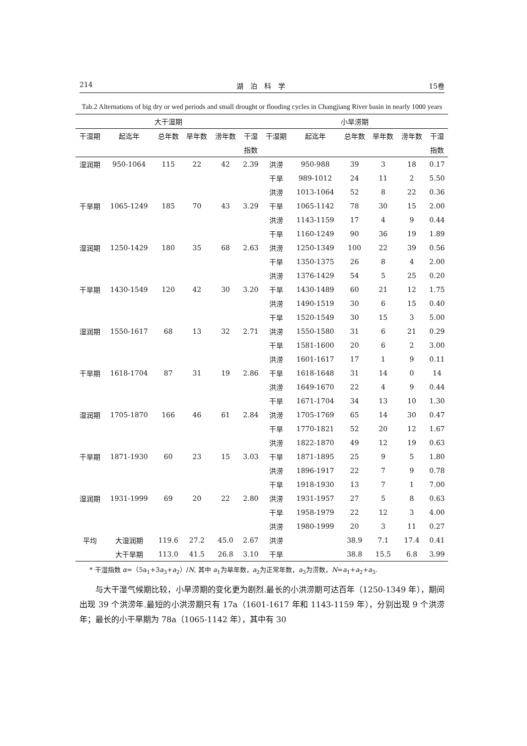214 湖　泊　科　学 15卷
Tab.2 Alternations of big dry or wed periods and small drought or flooding cycles in Changjiang River basin in nearly 1000 years
| 大干湿期 | | | | | | 小旱涝期 | | | | | |
| --- | --- | --- | --- | --- | --- | --- | --- | --- | --- | --- | --- |
| 干湿期 | 起迄年 | 总年数 | 旱年数 | 涝年数 | 干湿 | 干湿期 | 起迄年 | 总年数 | 旱年数 | 涝年数 | 干湿 |
| | | | | | 指数 | | | | | | 指数 |
| 湿润期 | 950-1064 | 115 | 22 | 42 | 2.39 | 洪涝 | 950-988 | 39 | 3 | 18 | 0.17 |
| | | | | | | 干旱 | 989-1012 | 24 | 11 | 2 | 5.50 |
| | | | | | | 洪涝 | 1013-1064 | 52 | 8 | 22 | 0.36 |
| 干旱期 | 1065-1249 | 185 | 70 | 43 | 3.29 | 干旱 | 1065-1142 | 78 | 30 | 15 | 2.00 |
| | | | | | | 洪涝 | 1143-1159 | 17 | 4 | 9 | 0.44 |
| | | | | | | 干旱 | 1160-1249 | 90 | 36 | 19 | 1.89 |
| 湿润期 | 1250-1429 | 180 | 35 | 68 | 2.63 | 洪涝 | 1250-1349 | 100 | 22 | 39 | 0.56 |
| | | | | | | 干旱 | 1350-1375 | 26 | 8 | 4 | 2.00 |
| | | | | | | 洪涝 | 1376-1429 | 54 | 5 | 25 | 0.20 |
| 干旱期 | 1430-1549 | 120 | 42 | 30 | 3.20 | 干旱 | 1430-1489 | 60 | 21 | 12 | 1.75 |
| | | | | | | 洪涝 | 1490-1519 | 30 | 6 | 15 | 0.40 |
| | | | | | | 干旱 | 1520-1549 | 30 | 15 | 3 | 5.00 |
| 湿润期 | 1550-1617 | 68 | 13 | 32 | 2.71 | 洪涝 | 1550-1580 | 31 | 6 | 21 | 0.29 |
| | | | | | | 干旱 | 1581-1600 | 20 | 6 | 2 | 3.00 |
| | | | | | | 洪涝 | 1601-1617 | 17 | 1 | 9 | 0.11 |
| 干旱期 | 1618-1704 | 87 | 31 | 19 | 2.86 | 干旱 | 1618-1648 | 31 | 14 | 0 | 14 |
| | | | | | | 洪涝 | 1649-1670 | 22 | 4 | 9 | 0.44 |
| | | | | | | 干旱 | 1671-1704 | 34 | 13 | 10 | 1.30 |
| 湿润期 | 1705-1870 | 166 | 46 | 61 | 2.84 | 洪涝 | 1705-1769 | 65 | 14 | 30 | 0.47 |
| | | | | | | 干旱 | 1770-1821 | 52 | 20 | 12 | 1.67 |
| | | | | | | 洪涝 | 1822-1870 | 49 | 12 | 19 | 0.63 |
| 干旱期 | 1871-1930 | 60 | 23 | 15 | 3.03 | 干旱 | 1871-1895 | 25 | 9 | 5 | 1.80 |
| | | | | | | 洪涝 | 1896-1917 | 22 | 7 | 9 | 0.78 |
| | | | | | | 干旱 | 1918-1930 | 13 | 7 | 1 | 7.00 |
| 湿润期 | 1931-1999 | 69 | 20 | 22 | 2.80 | 洪涝 | 1931-1957 | 27 | 5 | 8 | 0.63 |
| | | | | | | 干旱 | 1958-1979 | 22 | 12 | 3 | 4.00 |
| | | | | | | 洪涝 | 1980-1999 | 20 | 3 | 11 | 0.27 |
| 平均 | 大湿润期 | 119.6 | 27.2 | 45.0 | 2.67 | 洪涝 | | 38.9 | 7.1 | 17.4 | 0.41 |
| | 大干旱期 | 113.0 | 41.5 | 26.8 | 3.10 | 干旱 | | 38.8 | 15.5 | 6.8 | 3.99 |
* 干湿指数 α=（5a<sub>1</sub>+3a<sub>3</sub>+a<sub>2</sub>）/N, 其中 a<sub>1</sub>为旱年数，a<sub>2</sub>为正常年数，a<sub>3</sub>为涝数，N=a<sub>1</sub>+a<sub>2</sub>+a<sub>3</sub>.
与大干湿气候期比较，小旱涝期的变化更为剧烈.最长的小洪涝期可达百年（1250-1349 年），期间出现 39 个洪涝年.最短的小洪涝期只有 17a（1601-1617 年和 1143-1159 年），分别出现 9 个洪涝年；最长的小干旱期为 78a（1065-1142 年），其中有 30